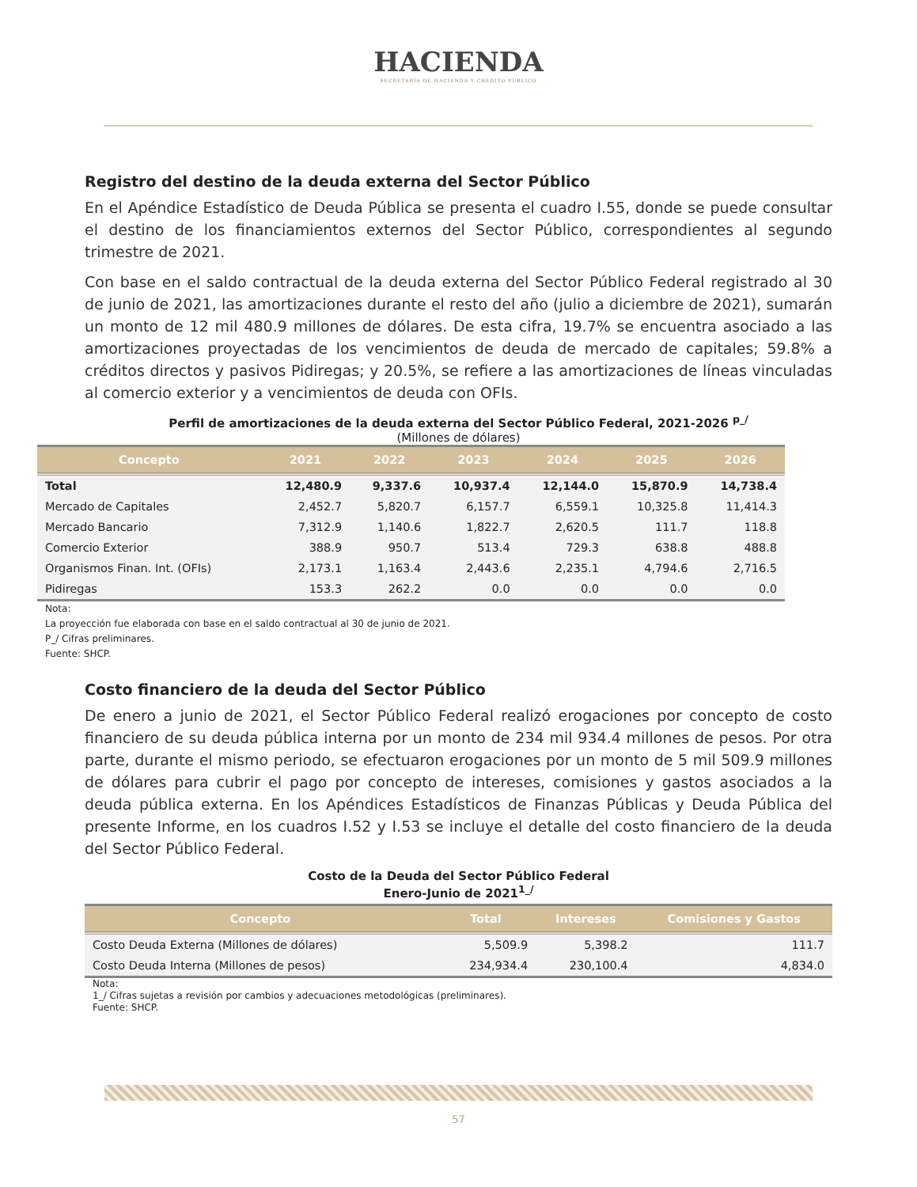HACIENDA SECRETARÍA DE HACIENDA Y CRÉDITO PÚBLICO
Registro del destino de la deuda externa del Sector Público
En el Apéndice Estadístico de Deuda Pública se presenta el cuadro I.55, donde se puede consultar el destino de los financiamientos externos del Sector Público, correspondientes al segundo trimestre de 2021.
Con base en el saldo contractual de la deuda externa del Sector Público Federal registrado al 30 de junio de 2021, las amortizaciones durante el resto del año (julio a diciembre de 2021), sumarán un monto de 12 mil 480.9 millones de dólares. De esta cifra, 19.7% se encuentra asociado a las amortizaciones proyectadas de los vencimientos de deuda de mercado de capitales; 59.8% a créditos directos y pasivos Pidiregas; y 20.5%, se refiere a las amortizaciones de líneas vinculadas al comercio exterior y a vencimientos de deuda con OFIs.
Perfil de amortizaciones de la deuda externa del Sector Público Federal, 2021-2026 <sup>p_/</sup>
(Millones de dólares)
| Concepto | 2021 | 2022 | 2023 | 2024 | 2025 | 2026 |
| --- | --- | --- | --- | --- | --- | --- |
| Total | 12,480.9 | 9,337.6 | 10,937.4 | 12,144.0 | 15,870.9 | 14,738.4 |
| Mercado de Capitales | 2,452.7 | 5,820.7 | 6,157.7 | 6,559.1 | 10,325.8 | 11,414.3 |
| Mercado Bancario | 7,312.9 | 1,140.6 | 1,822.7 | 2,620.5 | 111.7 | 118.8 |
| Comercio Exterior | 388.9 | 950.7 | 513.4 | 729.3 | 638.8 | 488.8 |
| Organismos Finan. Int. (OFIs) | 2,173.1 | 1,163.4 | 2,443.6 | 2,235.1 | 4,794.6 | 2,716.5 |
| Pidiregas | 153.3 | 262.2 | 0.0 | 0.0 | 0.0 | 0.0 |
Nota:
La proyección fue elaborada con base en el saldo contractual al 30 de junio de 2021.
P_/ Cifras preliminares.
Fuente: SHCP.
Costo financiero de la deuda del Sector Público
De enero a junio de 2021, el Sector Público Federal realizó erogaciones por concepto de costo financiero de su deuda pública interna por un monto de 234 mil 934.4 millones de pesos. Por otra parte, durante el mismo periodo, se efectuaron erogaciones por un monto de 5 mil 509.9 millones de dólares para cubrir el pago por concepto de intereses, comisiones y gastos asociados a la deuda pública externa. En los Apéndices Estadísticos de Finanzas Públicas y Deuda Pública del presente Informe, en los cuadros I.52 y I.53 se incluye el detalle del costo financiero de la deuda del Sector Público Federal.
Costo de la Deuda del Sector Público Federal
Enero-Junio de 2021<sup>1_/</sup>
| Concepto | Total | Intereses | Comisiones y Gastos |
| --- | --- | --- | --- |
| Costo Deuda Externa (Millones de dólares) | 5,509.9 | 5,398.2 | 111.7 |
| Costo Deuda Interna (Millones de pesos) | 234,934.4 | 230,100.4 | 4,834.0 |
Nota:
1_/ Cifras sujetas a revisión por cambios y adecuaciones metodológicas (preliminares).
Fuente: SHCP.
57